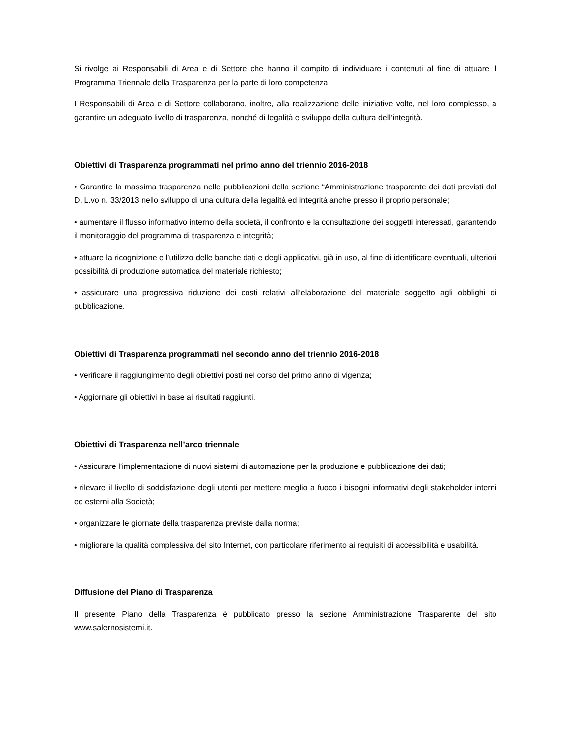Si rivolge ai Responsabili di Area e di Settore che hanno il compito di individuare i contenuti al fine di attuare il Programma Triennale della Trasparenza per la parte di loro competenza.
I Responsabili di Area e di Settore collaborano, inoltre, alla realizzazione delle iniziative volte, nel loro complesso, a garantire un adeguato livello di trasparenza, nonché di legalità e sviluppo della cultura dell’integrità.
Obiettivi di Trasparenza programmati nel primo anno del triennio 2016-2018
• Garantire la massima trasparenza nelle pubblicazioni della sezione “Amministrazione trasparente dei dati previsti dal D. L.vo n. 33/2013 nello sviluppo di una cultura della legalità ed integrità anche presso il proprio personale;
• aumentare il flusso informativo interno della società, il confronto e la consultazione dei soggetti interessati, garantendo il monitoraggio del programma di trasparenza e integrità;
• attuare la ricognizione e l’utilizzo delle banche dati e degli applicativi, già in uso, al fine di identificare eventuali, ulteriori possibilità di produzione automatica del materiale richiesto;
• assicurare una progressiva riduzione dei costi relativi all’elaborazione del materiale soggetto agli obblighi di pubblicazione.
Obiettivi di Trasparenza programmati nel secondo anno del triennio 2016-2018
• Verificare il raggiungimento degli obiettivi posti nel corso del primo anno di vigenza;
• Aggiornare gli obiettivi in base ai risultati raggiunti.
Obiettivi di Trasparenza nell’arco triennale
• Assicurare l’implementazione di nuovi sistemi di automazione per la produzione e pubblicazione dei dati;
• rilevare il livello di soddisfazione degli utenti per mettere meglio a fuoco i bisogni informativi degli stakeholder interni ed esterni alla Società;
• organizzare le giornate della trasparenza previste dalla norma;
• migliorare la qualità complessiva del sito Internet, con particolare riferimento ai requisiti di accessibilità e usabilità.
Diffusione del Piano di Trasparenza
Il presente Piano della Trasparenza è pubblicato presso la sezione Amministrazione Trasparente del sito www.salernosistemi.it.